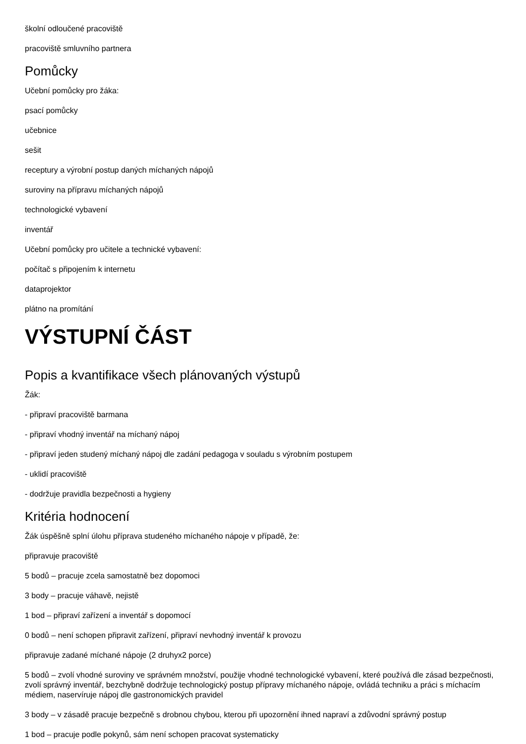školní odloučené pracoviště
pracoviště smluvního partnera
Pomůcky
Učební pomůcky pro žáka:
psací pomůcky
učebnice
sešit
receptury a výrobní postup daných míchaných nápojů
suroviny na přípravu míchaných nápojů
technologické vybavení
inventář
Učební pomůcky pro učitele a technické vybavení:
počítač s připojením k internetu
dataprojektor
plátno na promítání
VÝSTUPNÍ ČÁST
Popis a kvantifikace všech plánovaných výstupů
Žák:
- připraví pracoviště barmana
- připraví vhodný inventář na míchaný nápoj
- připraví jeden studený míchaný nápoj dle zadání pedagoga v souladu s výrobním postupem
- uklidí pracoviště
- dodržuje pravidla bezpečnosti a hygieny
Kritéria hodnocení
Žák úspěšně splní úlohu příprava studeného míchaného nápoje v případě, že:
připravuje pracoviště
5 bodů – pracuje zcela samostatně bez dopomoci
3 body – pracuje váhavě, nejistě
1 bod – připraví zařízení a inventář s dopomocí
0 bodů – není schopen připravit zařízení, připraví nevhodný inventář k provozu
připravuje zadané míchané nápoje (2 druhyx2 porce)
5 bodů – zvolí vhodné suroviny ve správném množství, použije vhodné technologické vybavení, které používá dle zásad bezpečnosti, zvolí správný inventář, bezchybně dodržuje technologický postup přípravy míchaného nápoje, ovládá techniku a práci s míchacím médiem, naservíruje nápoj dle gastronomických pravidel
3 body – v zásadě pracuje bezpečně s drobnou chybou, kterou při upozornění ihned napraví a zdůvodní správný postup
1 bod – pracuje podle pokynů, sám není schopen pracovat systematicky